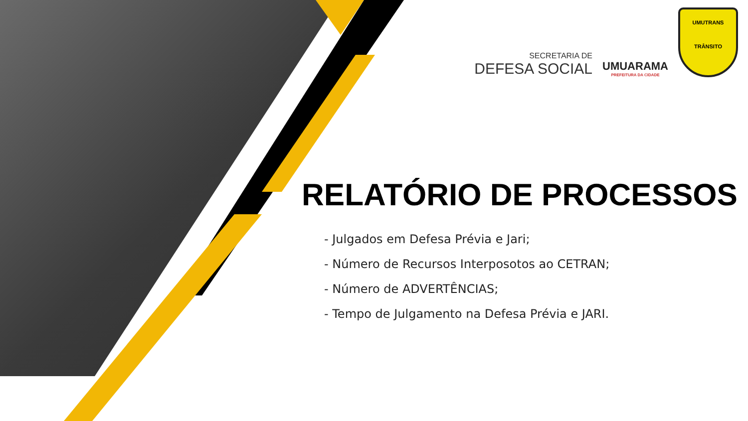SECRETARIA DE
DEFESA SOCIAL
UMUARAMA
PREFEITURA DA CIDADE
UMUTRANS
TRÂNSITO
RELATÓRIO DE PROCESSOS
- Julgados em Defesa Prévia e Jari;
- Número de Recursos Interposotos ao CETRAN;
- Número de ADVERTÊNCIAS;
- Tempo de Julgamento na Defesa Prévia e JARI.